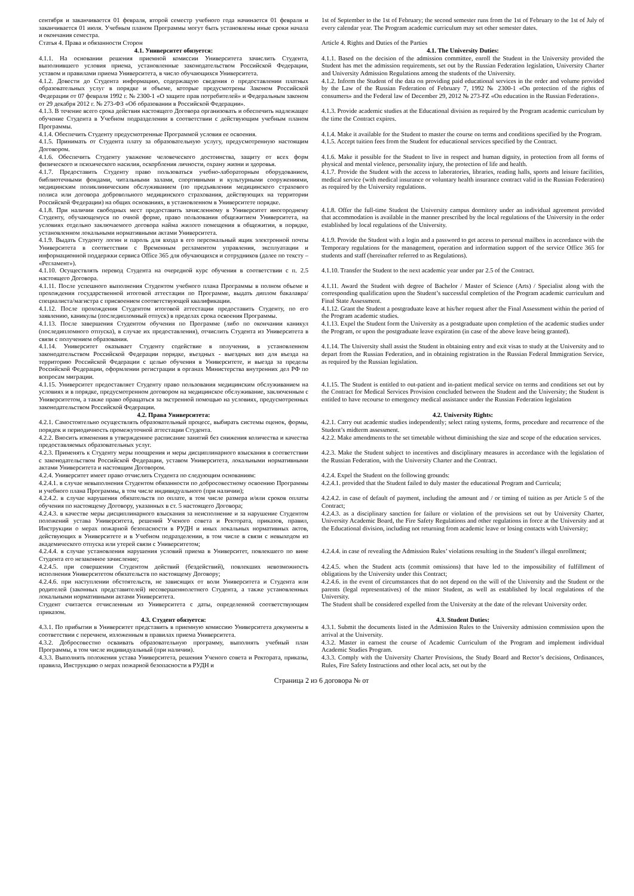| сентября и заканчивается 01 февраля, второй семестр учебного года начинается 01 февраля и заканчивается 01 июля. Учебным планом Программы могут быть установлены иные сроки начала и окончания семестра. | 1st of September to the 1st of February; the second semester runs from the 1st of February to the 1st of July of every calendar year. The Program academic curriculum may set other semester dates. |
| Статья 4. Права и обязанности Сторон | Article 4. Rights and Duties of the Parties |
| 4.1. Университет обязуется: | 4.1. The University Duties: |
| 4.1.1. На основании решения приемной комиссии Университета зачислить Студента, выполнившего условия приема, установленные законодательством Российской Федерации, уставом и правилами приема Университета, в число обучающихся Университета. | 4.1.1. Based on the decision of the admission committee, enroll the Student in the University provided the Student has met the admission requirements, set out by the Russian Federation legislation, University Charter and University Admission Regulations among the students of the University. |
| 4.1.2. Довести до Студента информацию, содержащую сведения о предоставлении платных образовательных услуг в порядке и объеме, которые предусмотрены Законом Российской Федерации от 07 февраля 1992 г. № 2300-1 «О защите прав потребителей» и Федеральным законом от 29 декабря 2012 г. № 273-ФЗ «Об образовании в Российской Федерации». | 4.1.2. Inform the Student of the data on providing paid educational services in the order and volume provided by the Law of the Russian Federation of February 7, 1992 № 2300-1 «On protection of the rights of consumers» and the Federal law of December 29, 2012 № 273-FZ «On education in the Russian Federation». |
| 4.1.3. В течение всего срока действия настоящего Договора организовать и обеспечить надлежащее обучение Студента в Учебном подразделении в соответствии с действующим учебным планом Программы. | 4.1.3. Provide academic studies at the Educational division as required by the Program academic curriculum by the time the Contract expires. |
| 4.1.4. Обеспечить Студенту предусмотренные Программой условия ее освоения. | 4.1.4. Make it available for the Student to master the course on terms and conditions specified by the Program. |
| 4.1.5. Принимать от Студента плату за образовательную услугу, предусмотренную настоящим Договором. | 4.1.5. Accept tuition fees from the Student for educational services specified by the Contract. |
| 4.1.6. Обеспечить Студенту уважение человеческого достоинства, защиту от всех форм физического и психического насилия, оскорбления личности, охрану жизни и здоровья. | 4.1.6. Make it possible for the Student to live in respect and human dignity, in protection from all forms of physical and mental violence, personality injury, the protection of life and health. |
| 4.1.7. Предоставить Студенту право пользоваться учебно-лабораторным оборудованием, библиотечными фондами, читальными залами, спортивными и культурными сооружениями, медицинским поликлиническим обслуживанием (по предъявлении медицинского страхового полиса или договора добровольного медицинского страхования, действующих на территории Российской Федерации) на общих основаниях, в установленном в Университете порядке. | 4.1.7. Provide the Student with the access to laboratories, libraries, reading halls, sports and leisure facilities, medical service (with medical insurance or voluntary health insurance contract valid in the Russian Federation) as required by the University regulations. |
| 4.1.8. При наличии свободных мест предоставить зачисленному в Университет иногороднему Студенту, обучающемуся по очной форме, право пользования общежитием Университета, на условиях отдельно заключаемого договора найма жилого помещения в общежитии, в порядке, установленном локальными нормативными актами Университета. | 4.1.8. Offer the full-time Student the University campus dormitory under an individual agreement provided that accommodation is available in the manner prescribed by the local regulations of the University in the order established by local regulations of the University. |
| 4.1.9. Выдать Студенту логин и пароль для входа в его персональный ящик электронной почты Университета в соответствии с Временным регламентом управления, эксплуатации и информационной поддержки сервиса Office 365 для обучающихся и сотрудников (далее по тексту – «Регламент»). | 4.1.9. Provide the Student with a login and a password to get access to personal mailbox in accordance with the Temporary regulations for the management, operation and information support of the service Office 365 for students and staff (hereinafter referred to as Regulations). |
| 4.1.10. Осуществлять перевод Студента на очередной курс обучения в соответствии с п. 2.5 настоящего Договора. | 4.1.10. Transfer the Student to the next academic year under par 2.5 of the Contract. |
| 4.1.11. После успешного выполнения Студентом учебного плана Программы в полном объеме и прохождения государственной итоговой аттестации по Программе, выдать диплом бакалавра/специалиста/магистра с присвоением соответствующей квалификации. | 4.1.11. Award the Student with degree of Bachelor / Master of Science (Arts) / Specialist along with the corresponding qualification upon the Student’s successful completion of the Program academic curriculum and Final State Assessment. |
| 4.1.12. После прохождения Студентом итоговой аттестации предоставить Студенту, по его заявлению, каникулы (последипломный отпуск) в пределах срока освоения Программы. | 4.1.12. Grant the Student a postgraduate leave at his/her request after the Final Assessment within the period of the Program academic studies. |
| 4.1.13. После завершения Студентом обучения по Программе (либо по окончании каникул (последипломного отпуска), в случае их предоставления), отчислить Студента из Университета в связи с получением образования. | 4.1.13. Expel the Student form the University as a postgraduate upon completion of the academic studies under the Program, or upon the postgraduate leave expiration (in case of the above leave being granted). |
| 4.1.14. Университет оказывает Студенту содействие в получении, в установленном законодательством Российской Федерации порядке, въездных - выездных виз для въезда на территорию Российской Федерации с целью обучения в Университете, и выезда за пределы Российской Федерации, оформлении регистрации в органах Министерства внутренних дел РФ по вопросам миграции. | 4.1.14. The University shall assist the Student in obtaining entry and exit visas to study at the University and to depart from the Russian Federation, and in obtaining registration in the Russian Federal Immigration Service, as required by the Russian legislation. |
| 4.1.15. Университет предоставляет Студенту право пользования медицинским обслуживанием на условиях и в порядке, предусмотренном договором на медицинское обслуживание, заключенным с Университетом, а также право обращаться за экстренной помощью на условиях, предусмотренных законодательством Российской Федерации. | 4.1.15. The Student is entitled to out-patient and in-patient medical service on terms and conditions set out by the Contract for Medical Services Provision concluded between the Student and the University; the Student is entitled to have recourse to emergency medical assistance under the Russian Federation legislation |
| 4.2. Права Университета: | 4.2. University Rights: |
| 4.2.1. Самостоятельно осуществлять образовательный процесс, выбирать системы оценок, формы, порядок и периодичность промежуточной аттестации Студента. | 4.2.1. Carry out academic studies independently; select rating systems, forms, procedure and recurrence of the Student’s midterm assessment. |
| 4.2.2. Вносить изменения в утвержденное расписание занятий без снижения количества и качества предоставляемых образовательных услуг. | 4.2.2. Make amendments to the set timetable without diminishing the size and scope of the education services. |
| 4.2.3. Применять к Студенту меры поощрения и меры дисциплинарного взыскания в соответствии с законодательством Российской Федерации, уставом Университета, локальными нормативными актами Университета и настоящим Договором. | 4.2.3. Make the Student subject to incentives and disciplinary measures in accordance with the legislation of the Russian Federation, with the University Charter and the Contract. |
| 4.2.4. Университет имеет право отчислить Студента по следующим основаниям: | 4.2.4. Expel the Student on the following grounds: |
| 4.2.4.1. в случае невыполнения Студентом обязанности по добросовестному освоению Программы и учебного плана Программы, в том числе индивидуального (при наличии); | 4.2.4.1. provided that the Student failed to duly master the educational Program and Curricula; |
| 4.2.4.2. в случае нарушения обязательств по оплате, в том числе размера и/или сроков оплаты обучения по настоящему Договору, указанных в ст. 5 настоящего Договора; | 4.2.4.2. in case of default of payment, including the amount and / or timing of tuition as per Article 5 of the Contract; |
| 4.2.4.3. в качестве меры дисциплинарного взыскания за неисполнение и за нарушение Студентом положений устава Университета, решений Ученого совета и Ректората, приказов, правил, Инструкции о мерах пожарной безопасности в РУДН и иных локальных нормативных актов, действующих в Университете и в Учебном подразделении, в том числе в связи с невыходом из академического отпуска или утерей связи с Университетом; | 4.2.4.3. as a disciplinary sanction for failure or violation of the provisions set out by University Charter, University Academic Board, the Fire Safety Regulations and other regulations in force at the University and at the Educational division, including not returning from academic leave or losing contacts with University; |
| 4.2.4.4. в случае установления нарушения условий приема в Университет, повлекшего по вине Студента его незаконное зачисление; | 4.2.4.4. in case of revealing the Admission Rules’ violations resulting in the Student’s illegal enrollment; |
| 4.2.4.5. при совершении Студентом действий (бездействий), повлекших невозможность исполнения Университетом обязательств по настоящему Договору; | 4.2.4.5. when the Student acts (commit omissions) that have led to the impossibility of fulfillment of obligations by the University under this Contract; |
| 4.2.4.6. при наступлении обстоятельств, не зависящих от воли Университета и Студента или родителей (законных представителей) несовершеннолетнего Студента, а также установленных локальными нормативными актами Университета. | 4.2.4.6. in the event of circumstances that do not depend on the will of the University and the Student or the parents (legal representatives) of the minor Student, as well as established by local regulations of the University. |
| Студент считается отчисленным из Университета с даты, определенной соответствующим приказом. | The Student shall be considered expelled from the University at the date of the relevant University order. |
| 4.3. Студент обязуется: | 4.3. Student Duties: |
| 4.3.1. По прибытии в Университет представить в приемную комиссию Университета документы в соответствии с перечнем, изложенным в правилах приема Университета. | 4.3.1. Submit the documents listed in the Admission Rules to the University admission commission upon the arrival at the University. |
| 4.3.2. Добросовестно осваивать образовательную программу, выполнять учебный план Программы, в том числе индивидуальный (при наличии). | 4.3.2. Master in earnest the course of Academic Curriculum of the Program and implement individual Academic Studies Program. |
| 4.3.3. Выполнять положения устава Университета, решения Ученого совета и Ректората, приказы, правила, Инструкцию о мерах пожарной безопасности в РУДН и | 4.3.3. Comply with the University Charter Provisions, the Study Board and Rector’s decisions, Ordinances, Rules, Fire Safety Instructions and other local acts, set out by the |
Страница 2 из 6 договора № от